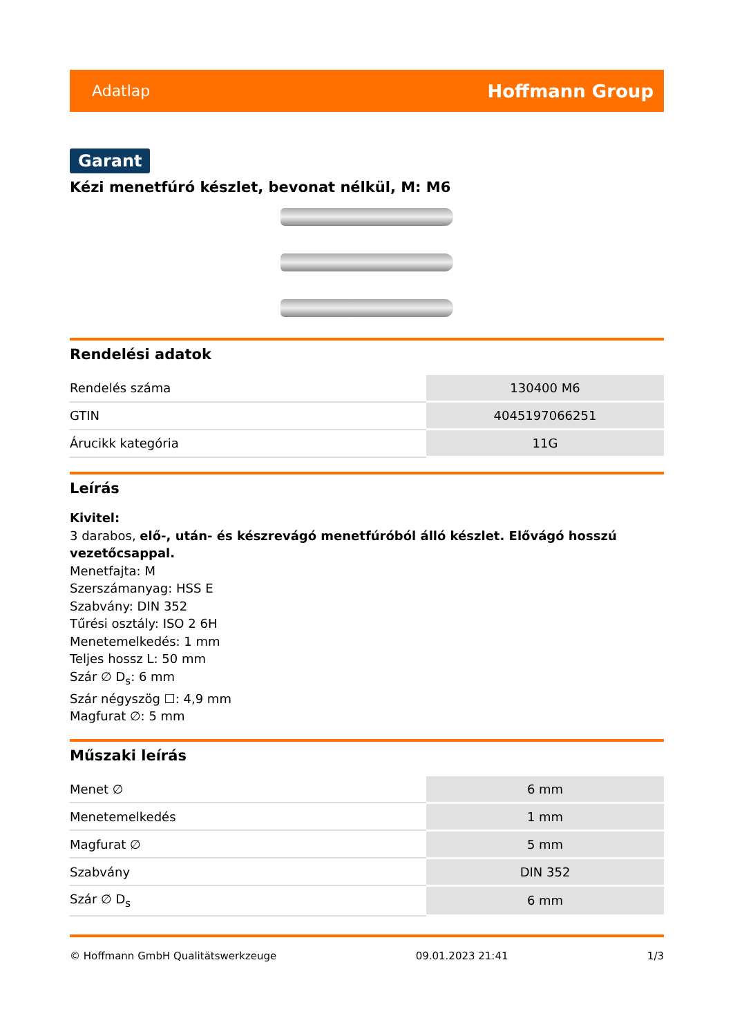Adatlap Hoffmann Group
Garant
Kézi menetfúró készlet, bevonat nélkül, M: M6
Rendelési adatok
| Rendelés száma | 130400 M6 |
| GTIN | 4045197066251 |
| Árucikk kategória | 11G |
Leírás
Kivitel:
3 darabos, elő-, után- és készrevágó menetfúróból álló készlet. Elővágó hosszú vezetőcsappal.
Menetfajta: M
Szerszámanyag: HSS E
Szabvány: DIN 352
Tűrési osztály: ISO 2 6H
Menetemelkedés: 1 mm
Teljes hossz L: 50 mm
Szár ∅ D<sub>s</sub>: 6 mm
Szár négyszög ☐: 4,9 mm
Magfurat ∅: 5 mm
Műszaki leírás
| Menet ∅ | 6 mm |
| Menetemelkedés | 1 mm |
| Magfurat ∅ | 5 mm |
| Szabvány | DIN 352 |
| Szár ∅ D<sub>s</sub> | 6 mm |
© Hoffmann GmbH Qualitätswerkzeuge 09.01.2023 21:41 1/3